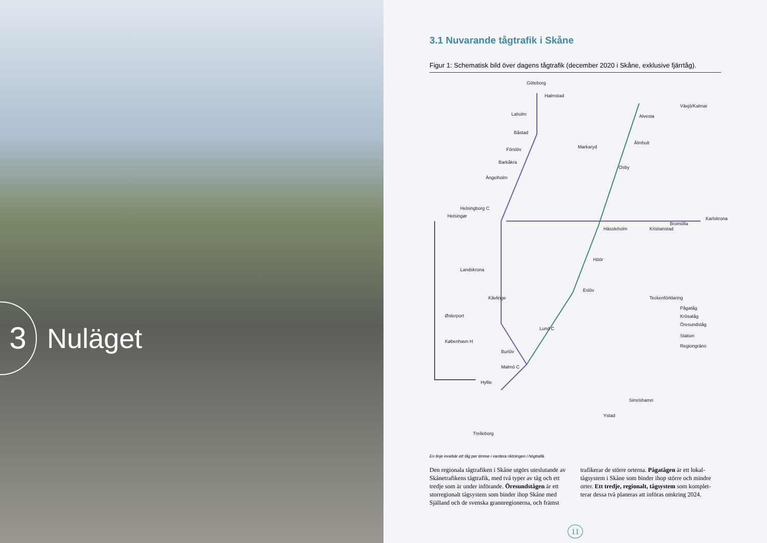3
Nuläget
3.1 Nuvarande tågtrafik i Skåne
Figur 1: Schematisk bild över dagens tågtrafik (december 2020 i Skåne, exklusive fjärrtåg).
Göteborg
Halmstad
Växjö/Kalmar
Laholm Alvesta
Båstad
Älmhult
Markaryd Förslöv
Barkåkra
Osby
Ängelholm
Helsingborg C
Helsingør Karlskrona
Hässleholm Kristianstad
Bromölla
Höör
Landskrona
Eslöv
Kävlinge
Lund C
Østerport
København H
Burlöv
Malmö C
Hyllie
Simrishamn
Ystad
Trelleborg
Teckenförklaring
Pågatåg
Krösatåg
Öresundståg
Station
Regiongräns
En linje innebär ett tåg per timme i vardera riktningen i högtrafik.
Den regionala tågtrafiken i Skåne utgörs uteslutande av Skånetrafikens tågtrafik, med två typer av tåg och ett tredje som är under införande. Öresundstågen är ett storregionalt tågsystem som binder ihop Skåne med Själland och de svenska grannregionerna, och främst
trafikerar de större orterna. Pågatågen är ett lokal-tågsystem i Skåne som binder ihop större och mindre orter. Ett tredje, regionalt, tågsystem som komplet-terar dessa två planeras att införas omkring 2024.
11